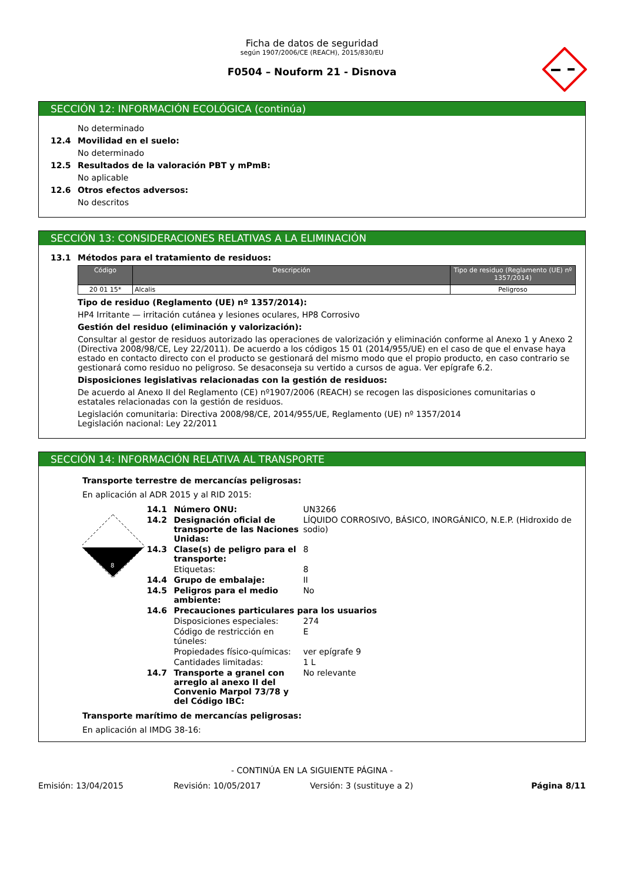Ficha de datos de seguridad
según 1907/2006/CE (REACH), 2015/830/EU
F0504 – Nouform 21 - Disnova
SECCIÓN 12: INFORMACIÓN ECOLÓGICA (continúa)
No determinado
12.4 Movilidad en el suelo:
No determinado
12.5 Resultados de la valoración PBT y mPmB:
No aplicable
12.6 Otros efectos adversos:
No descritos
SECCIÓN 13: CONSIDERACIONES RELATIVAS A LA ELIMINACIÓN
13.1 Métodos para el tratamiento de residuos:
| Código | Descripción | Tipo de residuo (Reglamento (UE) nº 1357/2014) |
| --- | --- | --- |
| 20 01 15* | Alcalis | Peligroso |
Tipo de residuo (Reglamento (UE) nº 1357/2014):
HP4 Irritante — irritación cutánea y lesiones oculares, HP8 Corrosivo
Gestión del residuo (eliminación y valorización):
Consultar al gestor de residuos autorizado las operaciones de valorización y eliminación conforme al Anexo 1 y Anexo 2 (Directiva 2008/98/CE, Ley 22/2011). De acuerdo a los códigos 15 01 (2014/955/UE) en el caso de que el envase haya estado en contacto directo con el producto se gestionará del mismo modo que el propio producto, en caso contrario se gestionará como residuo no peligroso. Se desaconseja su vertido a cursos de agua. Ver epígrafe 6.2.
Disposiciones legislativas relacionadas con la gestión de residuos:
De acuerdo al Anexo II del Reglamento (CE) nº1907/2006 (REACH) se recogen las disposiciones comunitarias o estatales relacionadas con la gestión de residuos.
Legislación comunitaria: Directiva 2008/98/CE, 2014/955/UE, Reglamento (UE) nº 1357/2014
Legislación nacional: Ley 22/2011
SECCIÓN 14: INFORMACIÓN RELATIVA AL TRANSPORTE
Transporte terrestre de mercancías peligrosas:
En aplicación al ADR 2015 y al RID 2015:
8
| 14.1 | Número ONU: | UN3266 |
| 14.2 | Designación oficial de transporte de las Naciones Unidas: | LÍQUIDO CORROSIVO, BÁSICO, INORGÁNICO, N.E.P. (Hidroxido de sodio) |
| 14.3 | Clase(s) de peligro para el transporte: | 8 |
| | Etiquetas: | 8 |
| 14.4 | Grupo de embalaje: | II |
| 14.5 | Peligros para el medio ambiente: | No |
| 14.6 | Precauciones particulares para los usuarios | |
| | Disposiciones especiales: | 274 |
| | Código de restricción en túneles: | E |
| | Propiedades físico-químicas: | ver epígrafe 9 |
| | Cantidades limitadas: | 1 L |
| 14.7 | Transporte a granel con arreglo al anexo II del Convenio Marpol 73/78 y del Código IBC: | No relevante |
Transporte marítimo de mercancías peligrosas:
En aplicación al IMDG 38-16:
- CONTINÚA EN LA SIGUIENTE PÁGINA -
Emisión: 13/04/2015 Revisión: 10/05/2017 Versión: 3 (sustituye a 2) Página 8/11